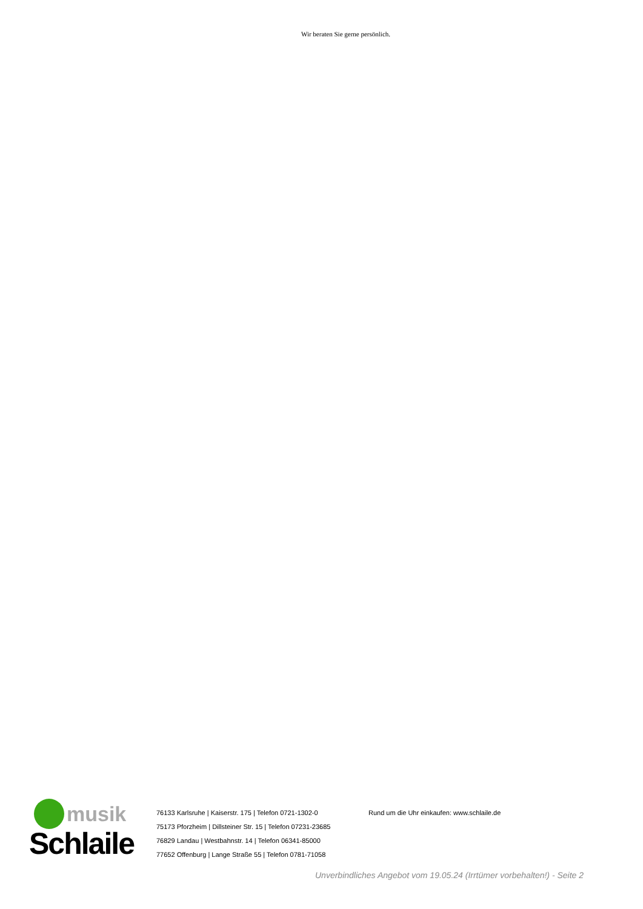Wir beraten Sie gerne persönlich.
musik
Schlaile
76133 Karlsruhe | Kaiserstr. 175 | Telefon 0721-1302-0
75173 Pforzheim | Dillsteiner Str. 15 | Telefon 07231-23685
76829 Landau | Westbahnstr. 14 | Telefon 06341-85000
77652 Offenburg | Lange Straße 55 | Telefon 0781-71058
Rund um die Uhr einkaufen: www.schlaile.de
Unverbindliches Angebot vom 19.05.24 (Irrtümer vorbehalten!) - Seite 2